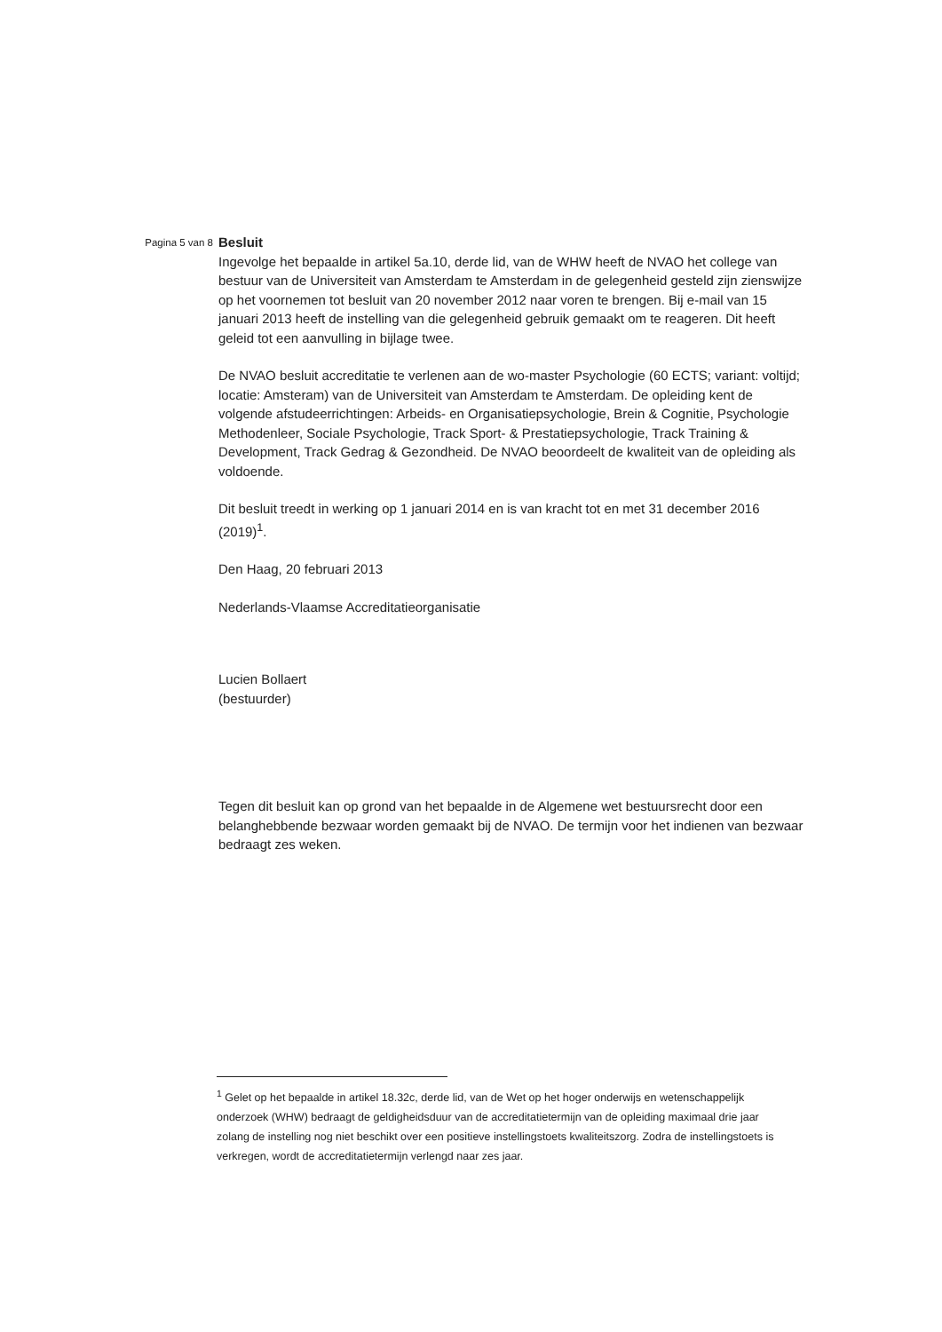Pagina 5 van 8
Besluit
Ingevolge het bepaalde in artikel 5a.10, derde lid, van de WHW heeft de NVAO het college van bestuur van de Universiteit van Amsterdam te Amsterdam in de gelegenheid gesteld zijn zienswijze op het voornemen tot besluit van 20 november 2012 naar voren te brengen. Bij e-mail van 15 januari 2013 heeft de instelling van die gelegenheid gebruik gemaakt om te reageren. Dit heeft geleid tot een aanvulling in bijlage twee.
De NVAO besluit accreditatie te verlenen aan de wo-master Psychologie (60 ECTS; variant: voltijd; locatie: Amsteram) van de Universiteit van Amsterdam te Amsterdam. De opleiding kent de volgende afstudeerrichtingen: Arbeids- en Organisatiepsychologie, Brein & Cognitie, Psychologie Methodenleer, Sociale Psychologie, Track Sport- & Prestatiepsychologie, Track Training & Development, Track Gedrag & Gezondheid. De NVAO beoordeelt de kwaliteit van de opleiding als voldoende.
Dit besluit treedt in werking op 1 januari 2014 en is van kracht tot en met 31 december 2016 (2019)<sup>1</sup>.
Den Haag, 20 februari 2013
Nederlands-Vlaamse Accreditatieorganisatie
Lucien Bollaert
(bestuurder)
Tegen dit besluit kan op grond van het bepaalde in de Algemene wet bestuursrecht door een belanghebbende bezwaar worden gemaakt bij de NVAO. De termijn voor het indienen van bezwaar bedraagt zes weken.
<sup>1</sup> Gelet op het bepaalde in artikel 18.32c, derde lid, van de Wet op het hoger onderwijs en wetenschappelijk onderzoek (WHW) bedraagt de geldigheidsduur van de accreditatietermijn van de opleiding maximaal drie jaar zolang de instelling nog niet beschikt over een positieve instellingstoets kwaliteitszorg. Zodra de instellingstoets is verkregen, wordt de accreditatietermijn verlengd naar zes jaar.